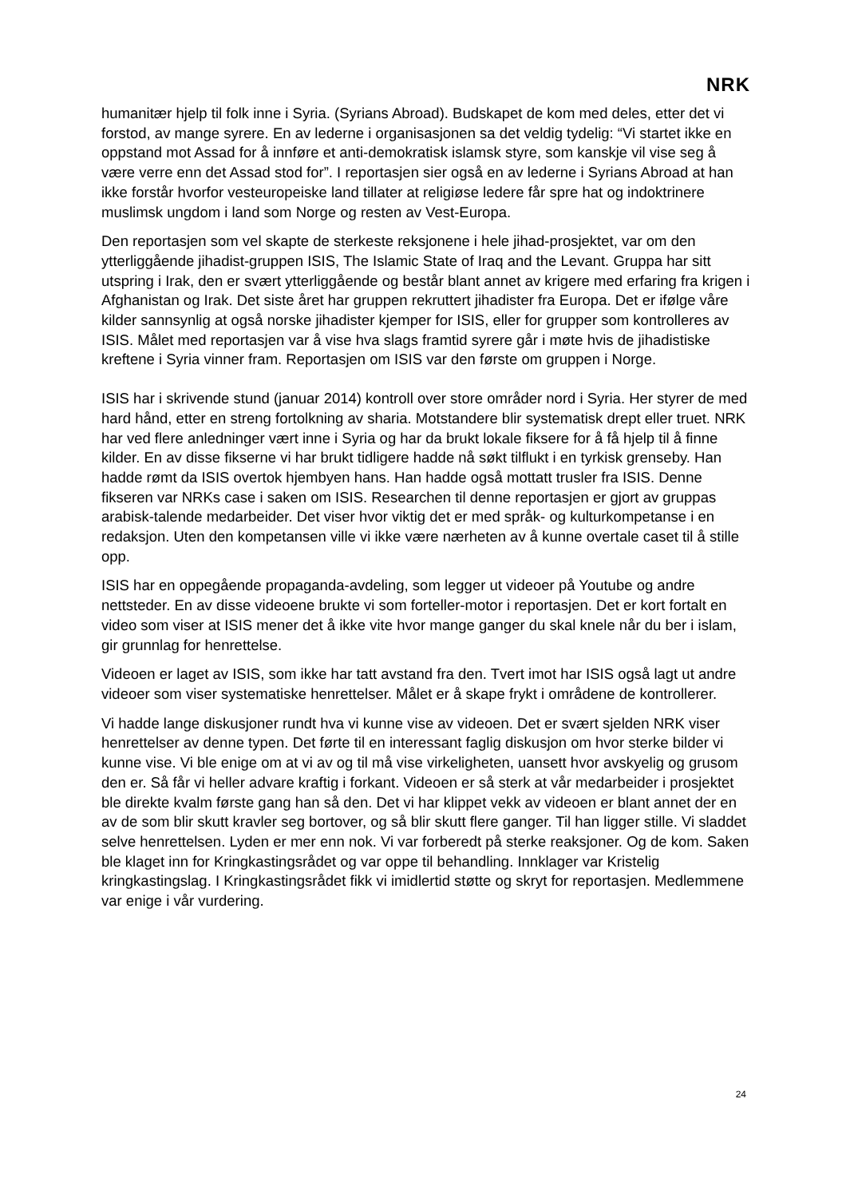NRK
humanitær hjelp til folk inne i Syria. (Syrians Abroad). Budskapet de kom med deles, etter det vi forstod, av mange syrere. En av lederne i organisasjonen sa det veldig tydelig: “Vi startet ikke en oppstand mot Assad for å innføre et anti-demokratisk islamsk styre, som kanskje vil vise seg å være verre enn det Assad stod for”. I reportasjen sier også en av lederne i Syrians Abroad at han ikke forstår hvorfor vesteuropeiske land tillater at religiøse ledere får spre hat og indoktrinere muslimsk ungdom i land som Norge og resten av Vest-Europa.
Den reportasjen som vel skapte de sterkeste reksjonene i hele jihad-prosjektet, var om den ytterliggående jihadist-gruppen ISIS, The Islamic State of Iraq and the Levant. Gruppa har sitt utspring i Irak, den er svært ytterliggående og består blant annet av krigere med erfaring fra krigen i Afghanistan og Irak. Det siste året har gruppen rekruttert jihadister fra Europa. Det er ifølge våre kilder sannsynlig at også norske jihadister kjemper for ISIS, eller for grupper som kontrolleres av ISIS. Målet med reportasjen var å vise hva slags framtid syrere går i møte hvis de jihadistiske kreftene i Syria vinner fram. Reportasjen om ISIS var den første om gruppen i Norge.
ISIS har i skrivende stund (januar 2014) kontroll over store områder nord i Syria. Her styrer de med hard hånd, etter en streng fortolkning av sharia. Motstandere blir systematisk drept eller truet. NRK har ved flere anledninger vært inne i Syria og har da brukt lokale fiksere for å få hjelp til å finne kilder. En av disse fikserne vi har brukt tidligere hadde nå søkt tilflukt i en tyrkisk grenseby. Han hadde rømt da ISIS overtok hjembyen hans. Han hadde også mottatt trusler fra ISIS. Denne fikseren var NRKs case i saken om ISIS. Researchen til denne reportasjen er gjort av gruppas arabisk-talende medarbeider. Det viser hvor viktig det er med språk- og kulturkompetanse i en redaksjon. Uten den kompetansen ville vi ikke være nærheten av å kunne overtale caset til å stille opp.
ISIS har en oppegående propaganda-avdeling, som legger ut videoer på Youtube og andre nettsteder. En av disse videoene brukte vi som forteller-motor i reportasjen. Det er kort fortalt en video som viser at ISIS mener det å ikke vite hvor mange ganger du skal knele når du ber i islam, gir grunnlag for henrettelse.
Videoen er laget av ISIS, som ikke har tatt avstand fra den. Tvert imot har ISIS også lagt ut andre videoer som viser systematiske henrettelser. Målet er å skape frykt i områdene de kontrollerer.
Vi hadde lange diskusjoner rundt hva vi kunne vise av videoen. Det er svært sjelden NRK viser henrettelser av denne typen. Det førte til en interessant faglig diskusjon om hvor sterke bilder vi kunne vise. Vi ble enige om at vi av og til må vise virkeligheten, uansett hvor avskyelig og grusom den er. Så får vi heller advare kraftig i forkant. Videoen er så sterk at vår medarbeider i prosjektet ble direkte kvalm første gang han så den. Det vi har klippet vekk av videoen er blant annet der en av de som blir skutt kravler seg bortover, og så blir skutt flere ganger. Til han ligger stille. Vi sladdet selve henrettelsen. Lyden er mer enn nok. Vi var forberedt på sterke reaksjoner. Og de kom. Saken ble klaget inn for Kringkastingsrådet og var oppe til behandling. Innklager var Kristelig kringkastingslag. I Kringkastingsrådet fikk vi imidlertid støtte og skryt for reportasjen. Medlemmene var enige i vår vurdering.
24